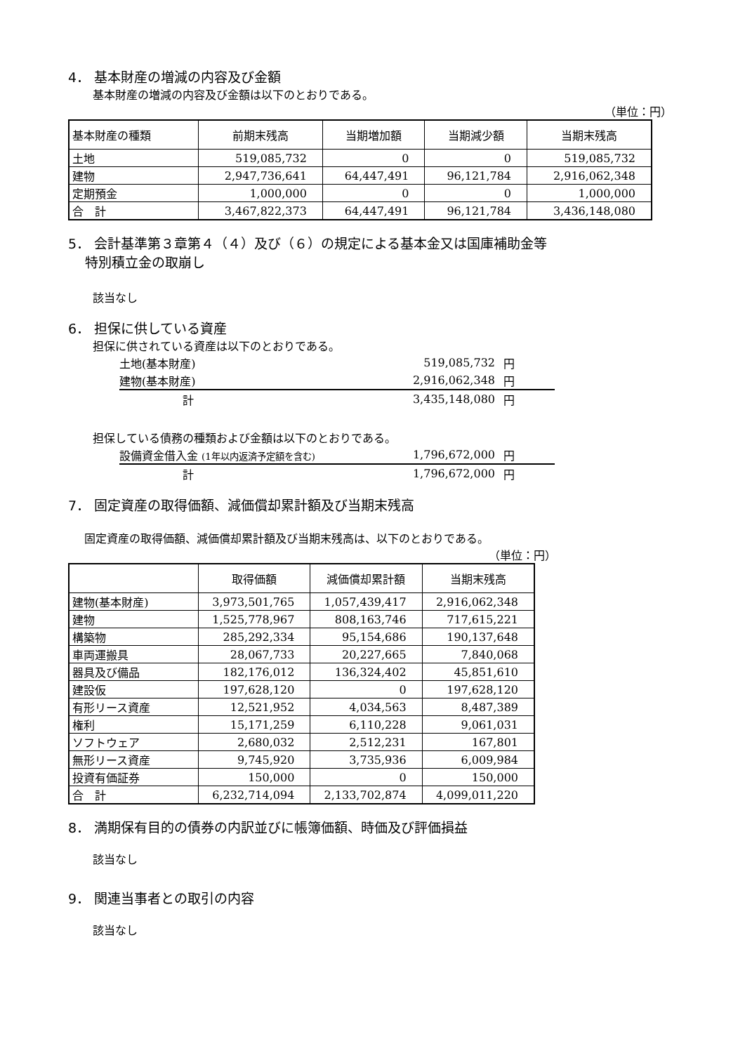4． 基本財産の増減の内容及び金額
基本財産の増減の内容及び金額は以下のとおりである。
（単位：円）
| 基本財産の種類 | 前期末残高 | 当期増加額 | 当期減少額 | 当期末残高 |
| --- | --- | --- | --- | --- |
| 土地 | 519,085,732 | 0 | 0 | 519,085,732 |
| 建物 | 2,947,736,641 | 64,447,491 | 96,121,784 | 2,916,062,348 |
| 定期預金 | 1,000,000 | 0 | 0 | 1,000,000 |
| 合 計 | 3,467,822,373 | 64,447,491 | 96,121,784 | 3,436,148,080 |
5． 会計基準第３章第４（４）及び（６）の規定による基本金又は国庫補助金等
特別積立金の取崩し
該当なし
6． 担保に供している資産
担保に供されている資産は以下のとおりである。
土地(基本財産) 519,085,732 円
建物(基本財産) 2,916,062,348 円
計 3,435,148,080 円
担保している債務の種類および金額は以下のとおりである。
設備資金借入金 (1年以内返済予定額を含む) 1,796,672,000 円
計 1,796,672,000 円
7． 固定資産の取得価額、減価償却累計額及び当期末残高
固定資産の取得価額、減価償却累計額及び当期末残高は、以下のとおりである。
（単位：円）
| | 取得価額 | 減価償却累計額 | 当期末残高 |
| --- | --- | --- | --- |
| 建物(基本財産) | 3,973,501,765 | 1,057,439,417 | 2,916,062,348 |
| 建物 | 1,525,778,967 | 808,163,746 | 717,615,221 |
| 構築物 | 285,292,334 | 95,154,686 | 190,137,648 |
| 車両運搬具 | 28,067,733 | 20,227,665 | 7,840,068 |
| 器具及び備品 | 182,176,012 | 136,324,402 | 45,851,610 |
| 建設仮 | 197,628,120 | 0 | 197,628,120 |
| 有形リース資産 | 12,521,952 | 4,034,563 | 8,487,389 |
| 権利 | 15,171,259 | 6,110,228 | 9,061,031 |
| ソフトウェア | 2,680,032 | 2,512,231 | 167,801 |
| 無形リース資産 | 9,745,920 | 3,735,936 | 6,009,984 |
| 投資有価証券 | 150,000 | 0 | 150,000 |
| 合 計 | 6,232,714,094 | 2,133,702,874 | 4,099,011,220 |
8． 満期保有目的の債券の内訳並びに帳簿価額、時価及び評価損益
該当なし
9． 関連当事者との取引の内容
該当なし